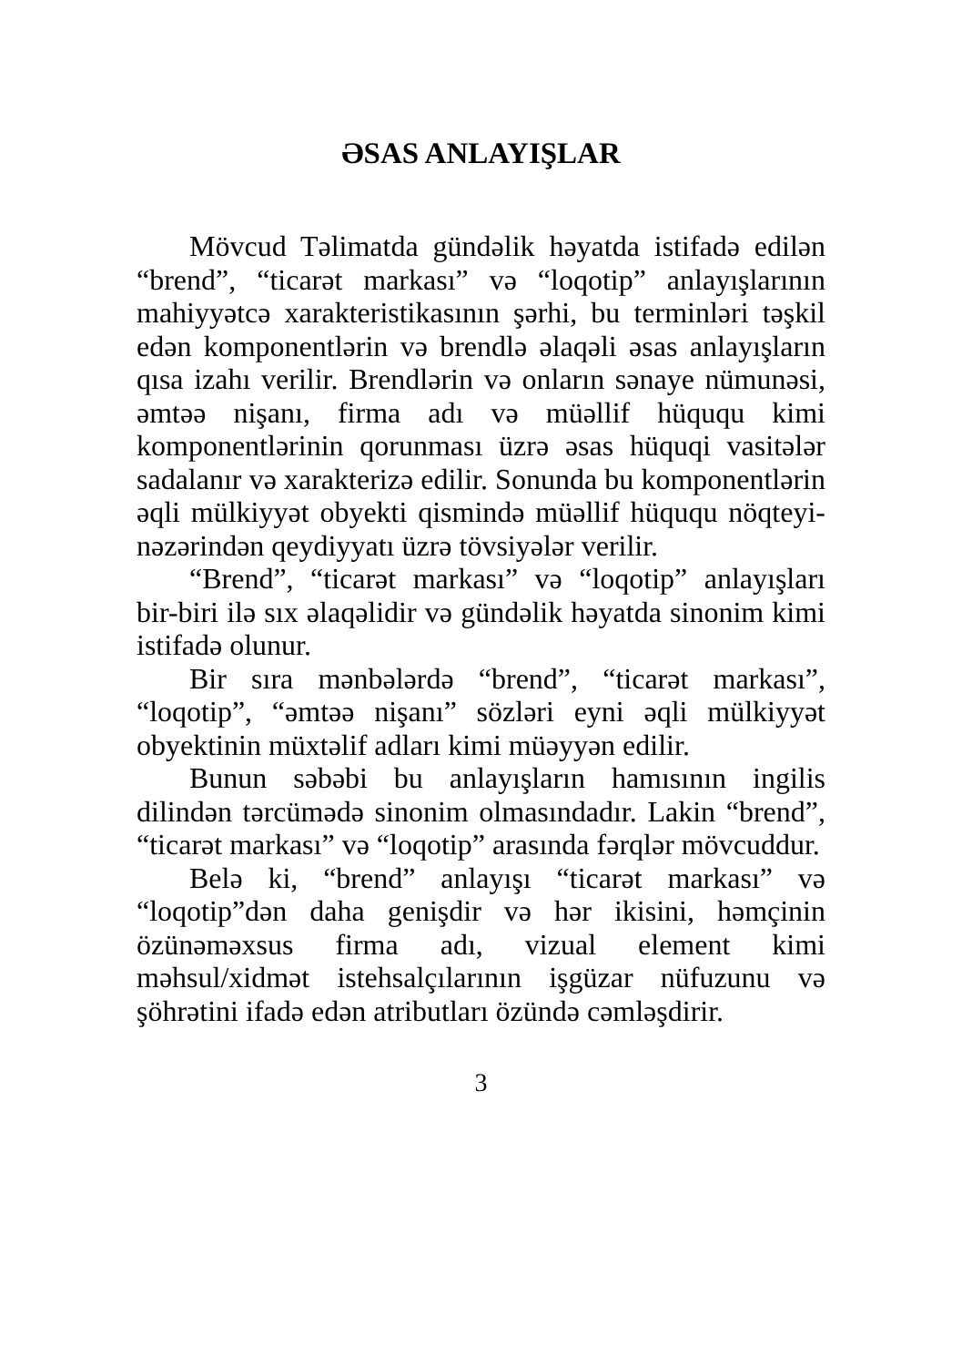ƏSAS ANLAYIŞLAR
Mövcud Təlimatda gündəlik həyatda istifadə edilən “brend”, “ticarət markası” və “loqotip” anlayışlarının mahiyyətcə xarakteristikasının şərhi, bu terminləri təşkil edən komponentlərin və brendlə əlaqəli əsas anlayışların qısa izahı verilir. Brendlərin və onların sənaye nümunəsi, əmtəə nişanı, firma adı və müəllif hüququ kimi komponentlərinin qorunması üzrə əsas hüquqi vasitələr sadalanır və xarakterizə edilir. Sonunda bu komponentlərin əqli mülkiyyət obyekti qismində müəllif hüququ nöqteyi-nəzərindən qeydiyyatı üzrə tövsiyələr verilir.
“Brend”, “ticarət markası” və “loqotip” anlayışları bir-biri ilə sıx əlaqəlidir və gündəlik həyatda sinonim kimi istifadə olunur.
Bir sıra mənbələrdə “brend”, “ticarət markası”, “loqotip”, “əmtəə nişanı” sözləri eyni əqli mülkiyyət obyektinin müxtəlif adları kimi müəyyən edilir.
Bunun səbəbi bu anlayışların hamısının ingilis dilindən tərcümədə sinonim olmasındadır. Lakin “brend”, “ticarət markası” və “loqotip” arasında fərqlər mövcuddur.
Belə ki, “brend” anlayışı “ticarət markası” və “loqotip”dən daha genişdir və hər ikisini, həmçinin özünəməxsus firma adı, vizual element kimi məhsul/xidmət istehsalçılarının işgüzar nüfuzunu və şöhrətini ifadə edən atributları özündə cəmləşdirir.
3